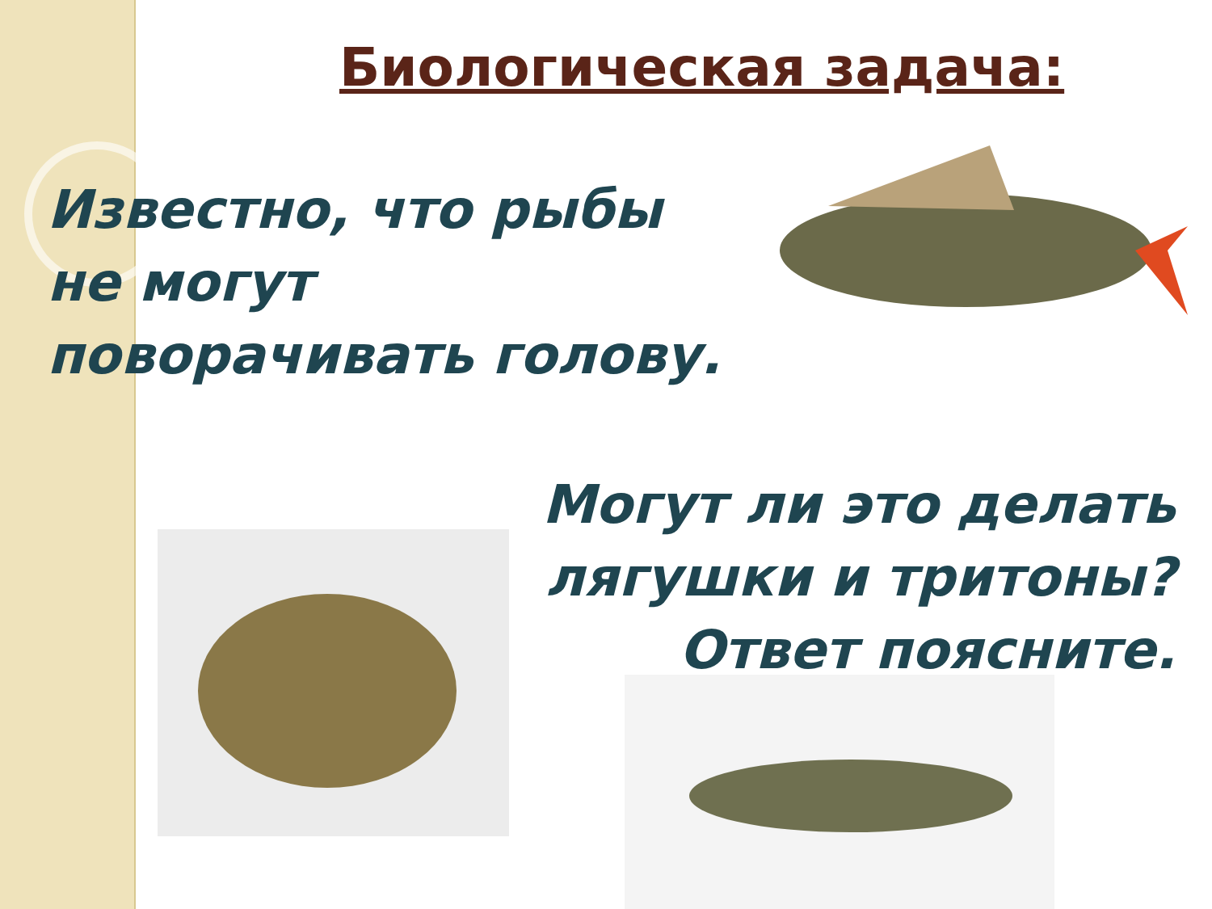Биологическая задача:
Известно, что рыбы
не могут
поворачивать голову.
Могут ли это делать
лягушки и тритоны?
Ответ поясните.